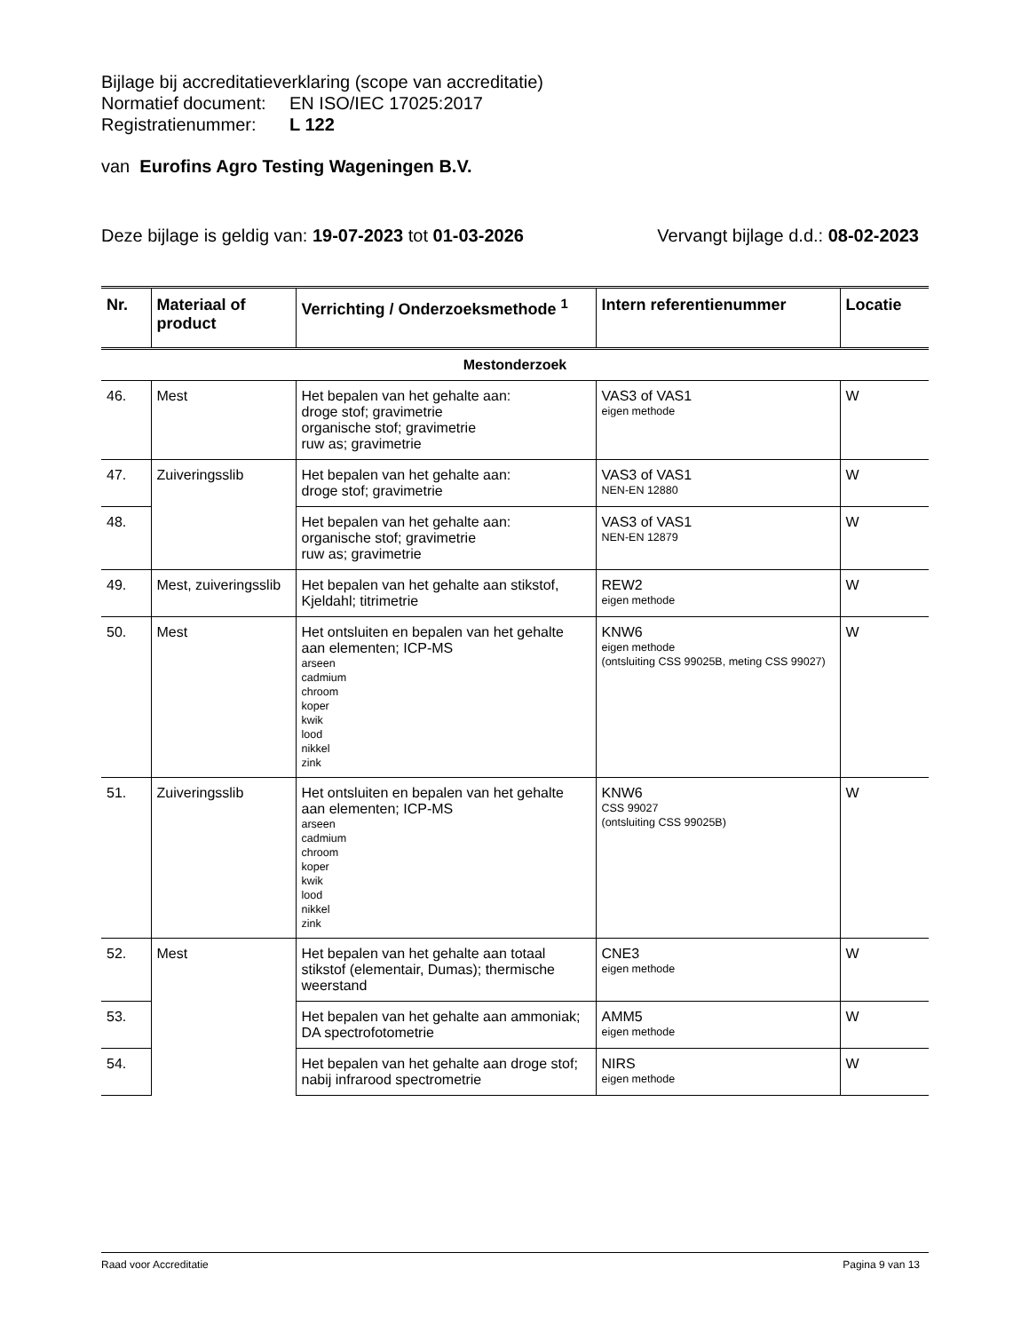Bijlage bij accreditatieverklaring (scope van accreditatie)
Normatief document: EN ISO/IEC 17025:2017
Registratienummer: L 122
van Eurofins Agro Testing Wageningen B.V.
Deze bijlage is geldig van: 19-07-2023 tot 01-03-2026
Vervangt bijlage d.d.: 08-02-2023
| Nr. | Materiaal of product | Verrichting / Onderzoeksmethode <sup>1</sup> | Intern referentienummer | Locatie |
| --- | --- | --- | --- | --- |
| Mestonderzoek | | | | |
| 46. | Mest | Het bepalen van het gehalte aan: droge stof; gravimetrie organische stof; gravimetrie ruw as; gravimetrie | VAS3 of VAS1 eigen methode | W |
| 47. | Zuiveringsslib | Het bepalen van het gehalte aan: droge stof; gravimetrie | VAS3 of VAS1 NEN-EN 12880 | W |
| 48. | | Het bepalen van het gehalte aan: organische stof; gravimetrie ruw as; gravimetrie | VAS3 of VAS1 NEN-EN 12879 | W |
| 49. | Mest, zuiveringsslib | Het bepalen van het gehalte aan stikstof, Kjeldahl; titrimetrie | REW2 eigen methode | W |
| 50. | Mest | Het ontsluiten en bepalen van het gehalte aan elementen; ICP-MS arseen cadmium chroom koper kwik lood nikkel zink | KNW6 eigen methode (ontsluiting CSS 99025B, meting CSS 99027) | W |
| 51. | Zuiveringsslib | Het ontsluiten en bepalen van het gehalte aan elementen; ICP-MS arseen cadmium chroom koper kwik lood nikkel zink | KNW6 CSS 99027 (ontsluiting CSS 99025B) | W |
| 52. | Mest | Het bepalen van het gehalte aan totaal stikstof (elementair, Dumas); thermische weerstand | CNE3 eigen methode | W |
| 53. | | Het bepalen van het gehalte aan ammoniak; DA spectrofotometrie | AMM5 eigen methode | W |
| 54. | | Het bepalen van het gehalte aan droge stof; nabij infrarood spectrometrie | NIRS eigen methode | W |
Raad voor Accreditatie Pagina 9 van 13